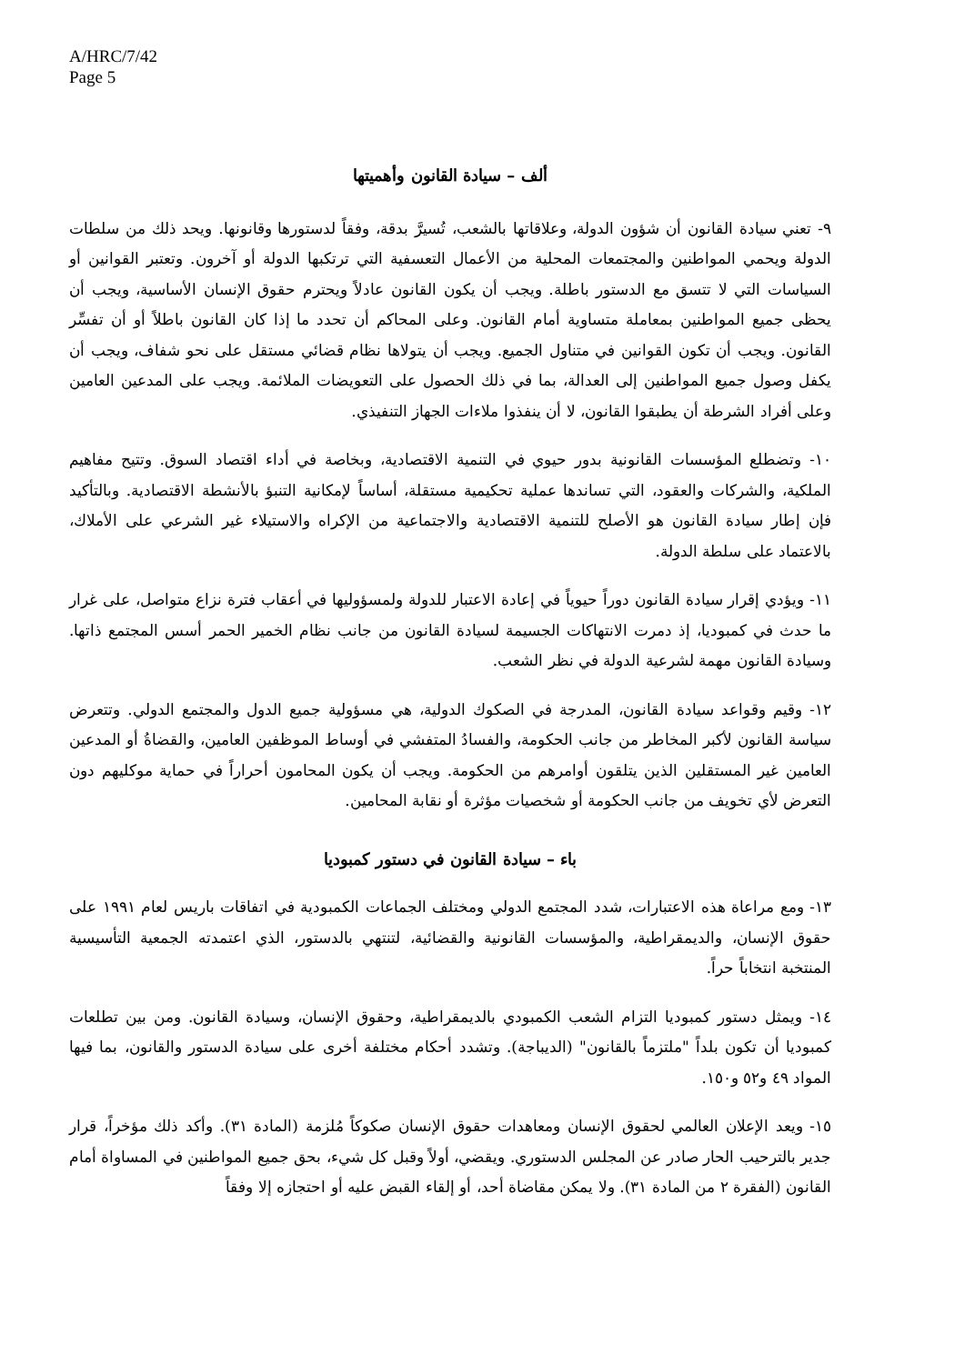A/HRC/7/42
Page 5
ألف – سيادة القانون وأهميتها
٩- تعني سيادة القانون أن شؤون الدولة، وعلاقاتها بالشعب، تُسيرَّ بدقة، وفقاً لدستورها وقانونها. ويحد ذلك من سلطات الدولة ويحمي المواطنين والمجتمعات المحلية من الأعمال التعسفية التي ترتكبها الدولة أو آخرون. وتعتبر القوانين أو السياسات التي لا تتسق مع الدستور باطلة. ويجب أن يكون القانون عادلاً ويحترم حقوق الإنسان الأساسية، ويجب أن يحظى جميع المواطنين بمعاملة متساوية أمام القانون. وعلى المحاكم أن تحدد ما إذا كان القانون باطلاً أو أن تفسِّر القانون. ويجب أن تكون القوانين في متناول الجميع. ويجب أن يتولاها نظام قضائي مستقل على نحو شفاف، ويجب أن يكفل وصول جميع المواطنين إلى العدالة، بما في ذلك الحصول على التعويضات الملائمة. ويجب على المدعين العامين وعلى أفراد الشرطة أن يطبقوا القانون، لا أن ينفذوا ملاءات الجهاز التنفيذي.
١٠- وتضطلع المؤسسات القانونية بدور حيوي في التنمية الاقتصادية، وبخاصة في أداء اقتصاد السوق. وتتيح مفاهيم الملكية، والشركات والعقود، التي تساندها عملية تحكيمية مستقلة، أساساً لإمكانية التنبؤ بالأنشطة الاقتصادية. وبالتأكيد فإن إطار سيادة القانون هو الأصلح للتنمية الاقتصادية والاجتماعية من الإكراه والاستيلاء غير الشرعي على الأملاك، بالاعتماد على سلطة الدولة.
١١- ويؤدي إقرار سيادة القانون دوراً حيوياً في إعادة الاعتبار للدولة ولمسؤوليها في أعقاب فترة نزاع متواصل، على غرار ما حدث في كمبوديا، إذ دمرت الانتهاكات الجسيمة لسيادة القانون من جانب نظام الخمير الحمر أسس المجتمع ذاتها. وسيادة القانون مهمة لشرعية الدولة في نظر الشعب.
١٢- وقيم وقواعد سيادة القانون، المدرجة في الصكوك الدولية، هي مسؤولية جميع الدول والمجتمع الدولي. وتتعرض سياسة القانون لأكبر المخاطر من جانب الحكومة، والفسادُ المتفشي في أوساط الموظفين العامين، والقضاةُ أو المدعين العامين غير المستقلين الذين يتلقون أوامرهم من الحكومة. ويجب أن يكون المحامون أحراراً في حماية موكليهم دون التعرض لأي تخويف من جانب الحكومة أو شخصيات مؤثرة أو نقابة المحامين.
باء – سيادة القانون في دستور كمبوديا
١٣- ومع مراعاة هذه الاعتبارات، شدد المجتمع الدولي ومختلف الجماعات الكمبودية في اتفاقات باريس لعام ١٩٩١ على حقوق الإنسان، والديمقراطية، والمؤسسات القانونية والقضائية، لتنتهي بالدستور، الذي اعتمدته الجمعية التأسيسية المنتخبة انتخاباً حراً.
١٤- ويمثل دستور كمبوديا التزام الشعب الكمبودي بالديمقراطية، وحقوق الإنسان، وسيادة القانون. ومن بين تطلعات كمبوديا أن تكون بلداً "ملتزماً بالقانون" (الديباجة). وتشدد أحكام مختلفة أخرى على سيادة الدستور والقانون، بما فيها المواد ٤٩ و٥٢ و١٥٠.
١٥- ويعد الإعلان العالمي لحقوق الإنسان ومعاهدات حقوق الإنسان صكوكاً مُلزمة (المادة ٣١). وأكد ذلك مؤخراً، قرار جدير بالترحيب الحار صادر عن المجلس الدستوري. ويقضي، أولاً وقبل كل شيء، بحق جميع المواطنين في المساواة أمام القانون (الفقرة ٢ من المادة ٣١). ولا يمكن مقاضاة أحد، أو إلقاء القبض عليه أو احتجازه إلا وفقاً